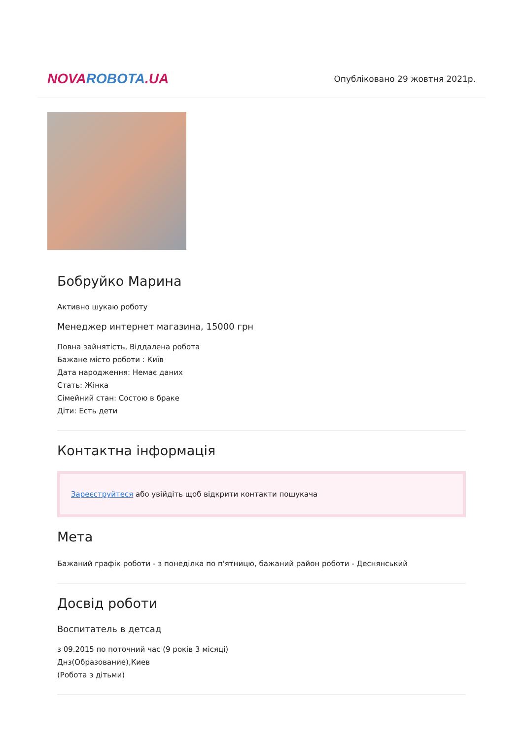NOVAROBOTA.UA
Опубліковано 29 жовтня 2021р.
Бобруйко Марина
Активно шукаю роботу
Менеджер интернет магазина, 15000 грн
Повна зайнятість, Віддалена робота
Бажане місто роботи : Київ
Дата народження: Немає даних
Стать: Жінка
Сімейний стан: Состою в браке
Діти: Есть дети
Контактна інформація
Зареєструйтеся або увійдіть щоб відкрити контакти пошукача
Мета
Бажаний графік роботи - з понеділка по п'ятницю, бажаний район роботи - Деснянський
Досвід роботи
Воспитатель в детсад
з 09.2015 по поточний час (9 років 3 місяці)
Днз(Образование),Киев
(Робота з дітьми)